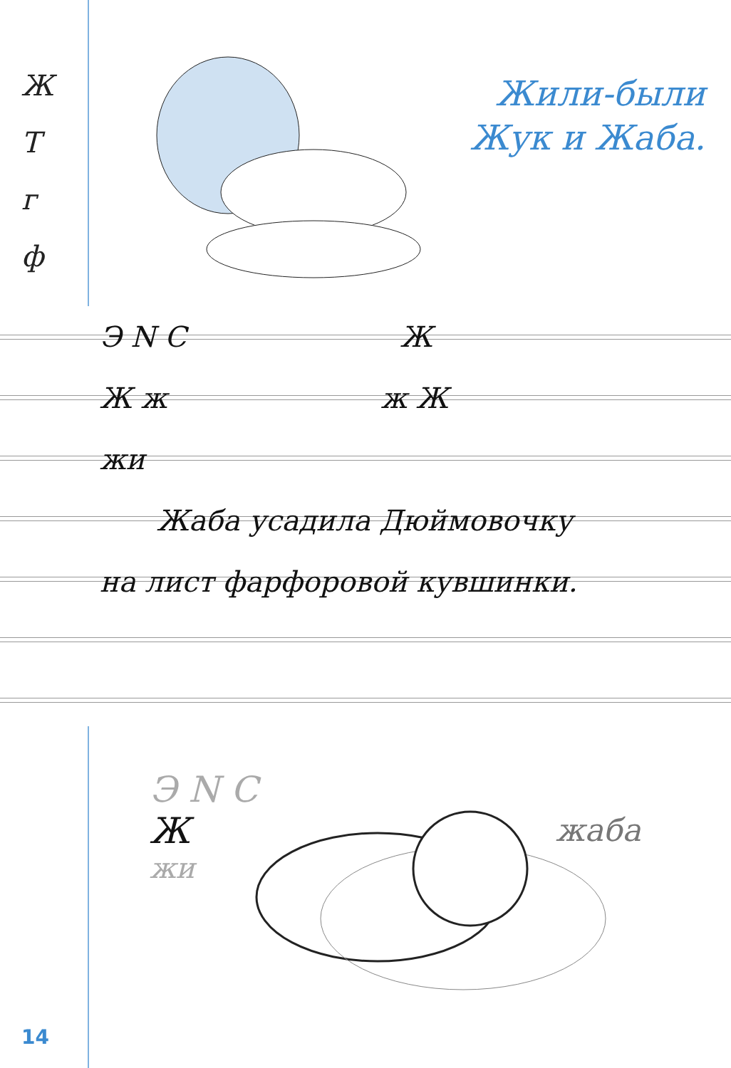Ж
Т
г
ф
Жили-были
Жук и Жаба.
Э Ν С Ж
Ж ж ж Ж
жи
Жаба усадила Дюймовочку
на лист фарфоровой кувшинки.
Э Ν С
Ж
жи
жаба
14